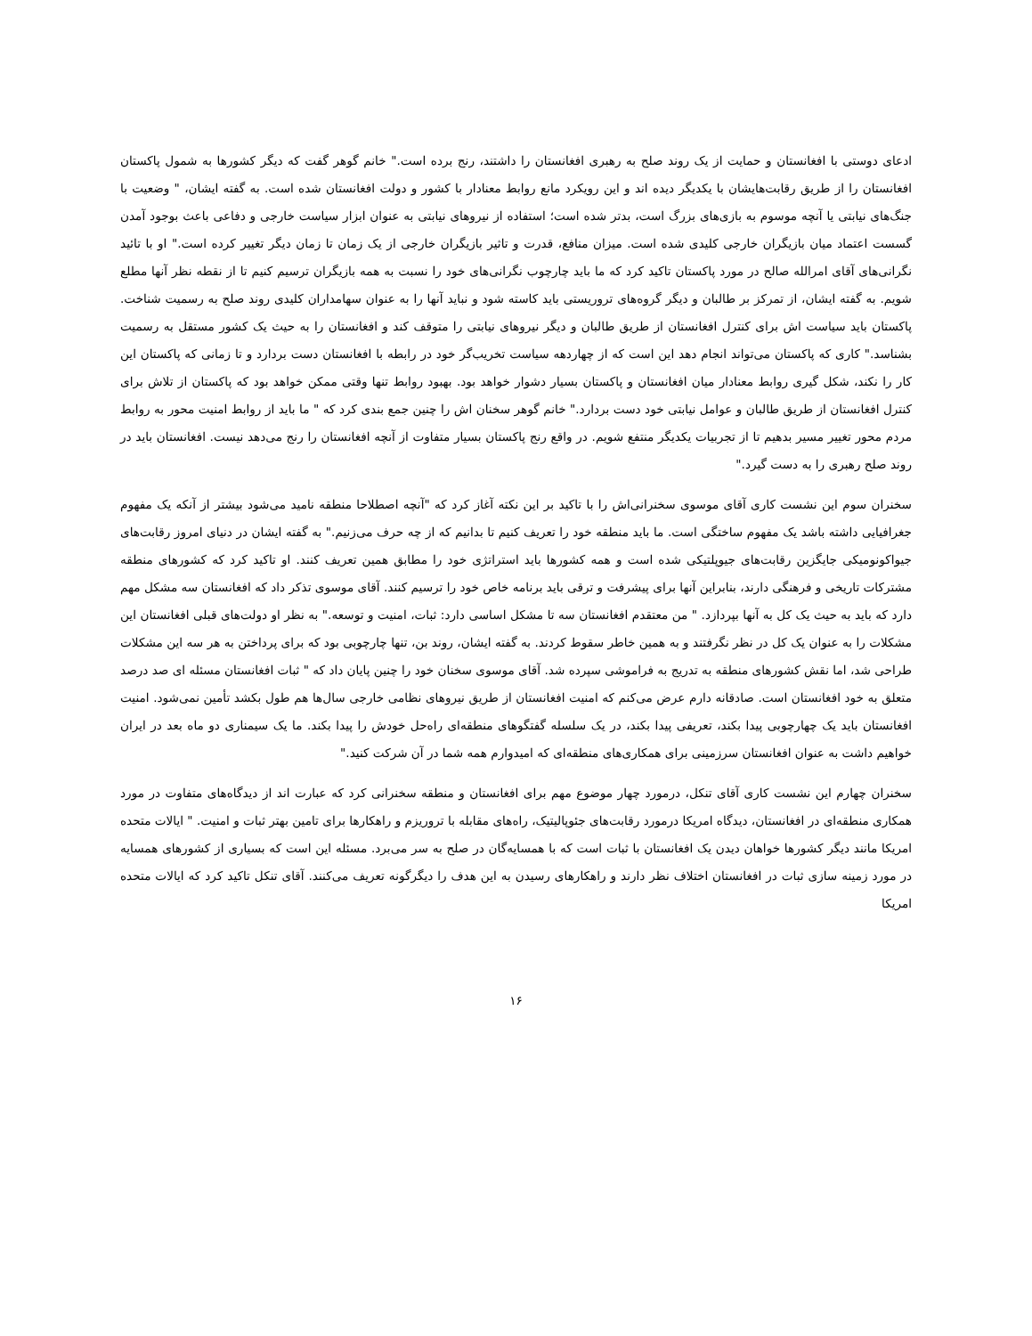ادعای دوستی با افغانستان و حمایت از یک روند صلح به رهبری افغانستان را داشتند، رنج برده است." خانم گوهر گفت که دیگر کشورها به شمول پاکستان افغانستان را از طریق رقابت‌هایشان با یکدیگر دیده اند و این رویکرد مانع روابط معنادار با کشور و دولت افغانستان شده است. به گفته ایشان، " وضعیت با جنگ‌های نیابتی یا آنچه موسوم به بازی‌های بزرگ است، بدتر شده است؛ استفاده از نیروهای نیابتی به عنوان ابزار سیاست خارجی و دفاعی باعث بوجود آمدن گسست اعتماد میان بازیگران خارجی کلیدی شده است. میزان منافع، قدرت و تاثیر بازیگران خارجی از یک زمان تا زمان دیگر تغییر کرده است." او با تائید نگرانی‌های آقای امرالله صالح در مورد پاکستان تاکید کرد که ما باید چارچوب نگرانی‌های خود را نسبت به همه بازیگران ترسیم کنیم تا از نقطه نظر آنها مطلع شویم. به گفته ایشان، از تمرکز بر طالبان و دیگر گروه‌های تروریستی باید کاسته شود و نباید آنها را به عنوان سهامداران کلیدی روند صلح به رسمیت شناخت. پاکستان باید سیاست اش برای کنترل افغانستان از طریق طالبان و دیگر نیروهای نیابتی را متوقف کند و افغانستان را به حیث یک کشور مستقل به رسمیت بشناسد." کاری که پاکستان می‌تواند انجام دهد این است که از چهاردهه سیاست تخریب‌گر خود در رابطه با افغانستان دست بردارد و تا زمانی که پاکستان این کار را نکند، شکل گیری روابط معنادار میان افغانستان و پاکستان بسیار دشوار خواهد بود. بهبود روابط تنها وقتی ممکن خواهد بود که پاکستان از تلاش برای کنترل افغانستان از طریق طالبان و عوامل نیابتی خود دست بردارد." خانم گوهر سخنان اش را چنین جمع بندی کرد که " ما باید از روابط امنیت محور به روابط مردم محور تغییر مسیر بدهیم تا از تجربیات یکدیگر منتفع شویم. در واقع رنج پاکستان بسیار متفاوت از آنچه افغانستان را رنج می‌دهد نیست. افغانستان باید در روند صلح رهبری را به دست گیرد."
سخنران سوم این نشست کاری آقای موسوی سخنرانی‌اش را با تاکید بر این نکته آغاز کرد که "آنچه اصطلاحا منطقه نامید می‌شود بیشتر از آنکه یک مفهوم جغرافیایی داشته باشد یک مفهوم ساختگی است. ما باید منطقه خود را تعریف کنیم تا بدانیم که از چه حرف می‌زنیم." به گفته ایشان در دنیای امروز رقابت‌های جیواکونومیکی جایگزین رقابت‌های جیوپلتیکی شده است و همه کشورها باید استراتژی خود را مطابق همین تعریف کنند. او تاکید کرد که کشورهای منطقه مشترکات تاریخی و فرهنگی دارند، بنابراین آنها برای پیشرفت و ترقی باید برنامه خاص خود را ترسیم کنند. آقای موسوی تذکر داد که افغانستان سه مشکل مهم دارد که باید به حیث یک کل به آنها بپردازد. " من معتقدم افغانستان سه تا مشکل اساسی دارد: ثبات، امنیت و توسعه." به نظر او دولت‌های قبلی افغانستان این مشکلات را به عنوان یک کل در نظر نگرفتند و به همین خاطر سقوط کردند. به گفته ایشان، روند بن، تنها چارچوبی بود که برای پرداختن به هر سه این مشکلات طراحی شد، اما نقش کشورهای منطقه به تدریج به فراموشی سپرده شد. آقای موسوی سخنان خود را چنین پایان داد که " ثبات افغانستان مسئله ای صد درصد متعلق به خود افغانستان است. صادقانه دارم عرض می‌کنم که امنیت افغانستان از طریق نیروهای نظامی خارجی سال‌ها هم طول بکشد تأمین نمی‌شود. امنیت افغانستان باید یک چهارچوبی پیدا بکند، تعریفی پیدا بکند، در یک سلسله گفتگوهای منطقه‌ای راه‌حل خودش را پیدا بکند. ما یک سیمناری دو ماه بعد در ایران خواهیم داشت به عنوان افغانستان سرزمینی برای همکاری‌های منطقه‌ای که امیدوارم همه شما در آن شرکت کنید."
سخنران چهارم این نشست کاری آقای تنکل، درمورد چهار موضوع مهم برای افغانستان و منطقه سخنرانی کرد که عبارت اند از دیدگاه‌های متفاوت در مورد همکاری منطقه‌ای در افغانستان، دیدگاه امریکا درمورد رقابت‌های جئوپالیتیک، راه‌های مقابله با تروریزم و راهکارها برای تامین بهتر ثبات و امنیت. " ایالات متحده امریکا مانند دیگر کشورها خواهان دیدن یک افغانستان با ثبات است که با همسایه‌گان در صلح به سر می‌برد. مسئله این است که بسیاری از کشورهای همسایه در مورد زمینه سازی ثبات در افغانستان اختلاف نظر دارند و راهکارهای رسیدن به این هدف را دیگرگونه تعریف می‌کنند. آقای تنکل تاکید کرد که ایالات متحده امریکا
۱۶